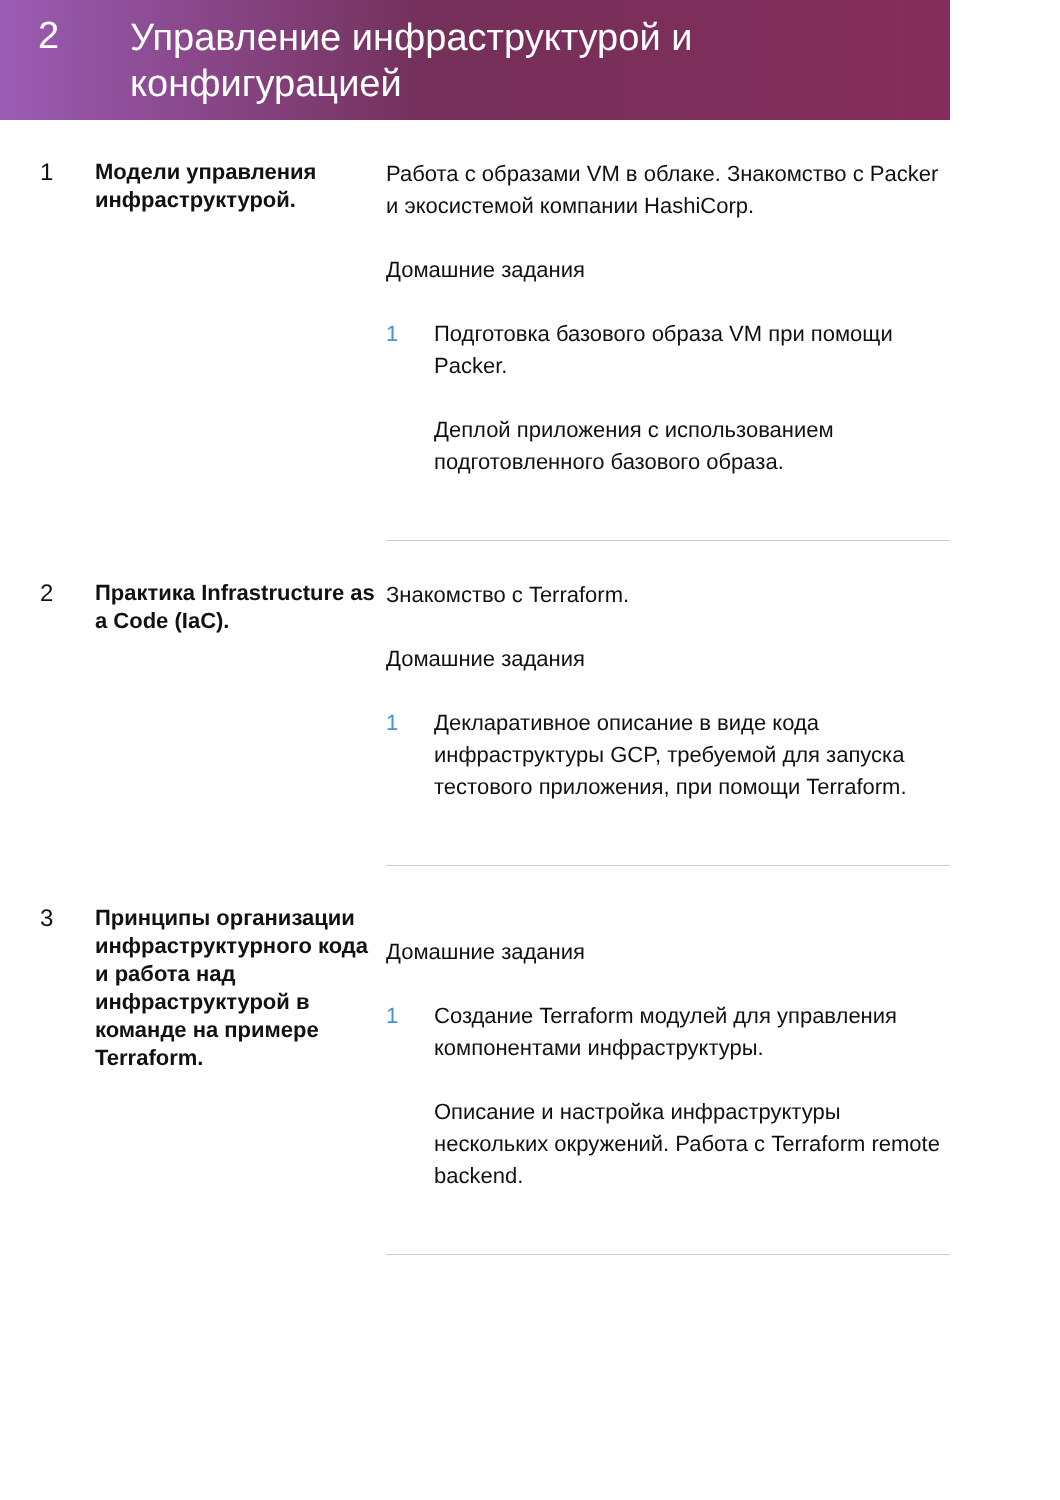2
Управление инфраструктурой и
конфигурацией
1
Модели управления инфраструктурой.
Работа с образами VM в облаке. Знакомство с Packer и экосистемой компании HashiCorp.
Домашние задания
1 Подготовка базового образа VM при помощи Packer.
Деплой приложения с использованием подготовленного базового образа.
2
Практика Infrastructure as a Code (IaC).
Знакомство с Terraform.
Домашние задания
1 Декларативное описание в виде кода инфраструктуры GCP, требуемой для запуска тестового приложения, при помощи Terraform.
3
Принципы организации инфраструктурного кода и работа над инфраструктурой в команде на примере Terraform.
Домашние задания
1 Создание Terraform модулей для управления компонентами инфраструктуры.
Описание и настройка инфраструктуры нескольких окружений. Работа с Terraform remote backend.